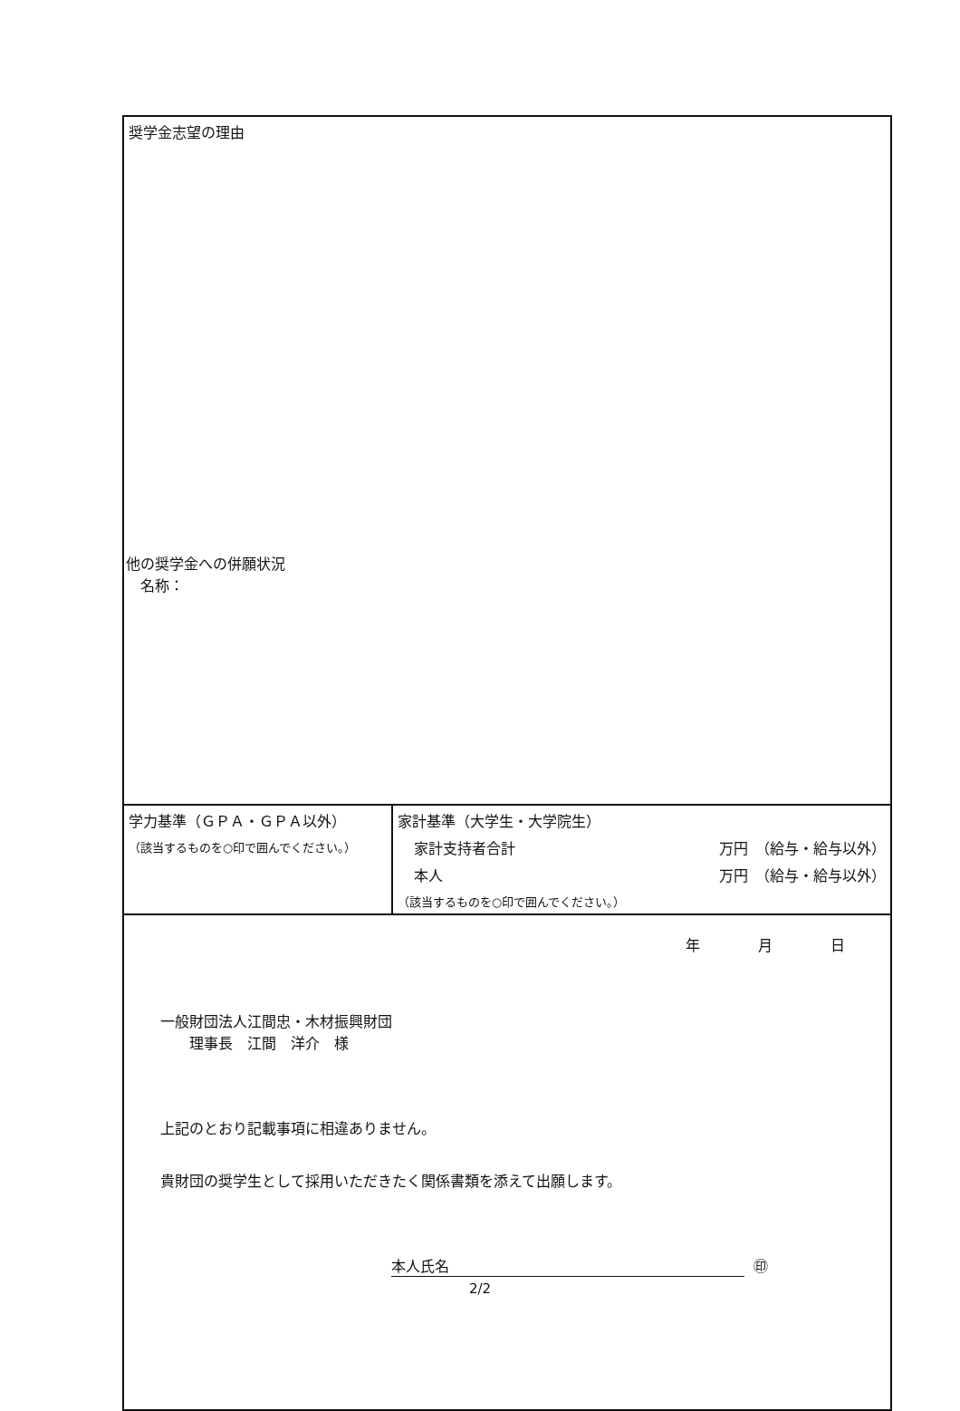| 奨学金志望の理由 他の奨学金への併願状況 名称： | |
| 学力基準（ＧＰＡ・ＧＰＡ以外） （該当するものを○印で囲んでください。） | 家計基準（大学生・大学院生） 家計支持者合計 万円 （給与・給与以外） 本人 万円 （給与・給与以外） （該当するものを○印で囲んでください。） |
| 年 月 日 一般財団法人江間忠・木材振興財団 理事長 江間 洋介 様 上記のとおり記載事項に相違ありません。 貴財団の奨学生として採用いただきたく関係書類を添えて出願します。 本人氏名 ㊞ | |
2/2